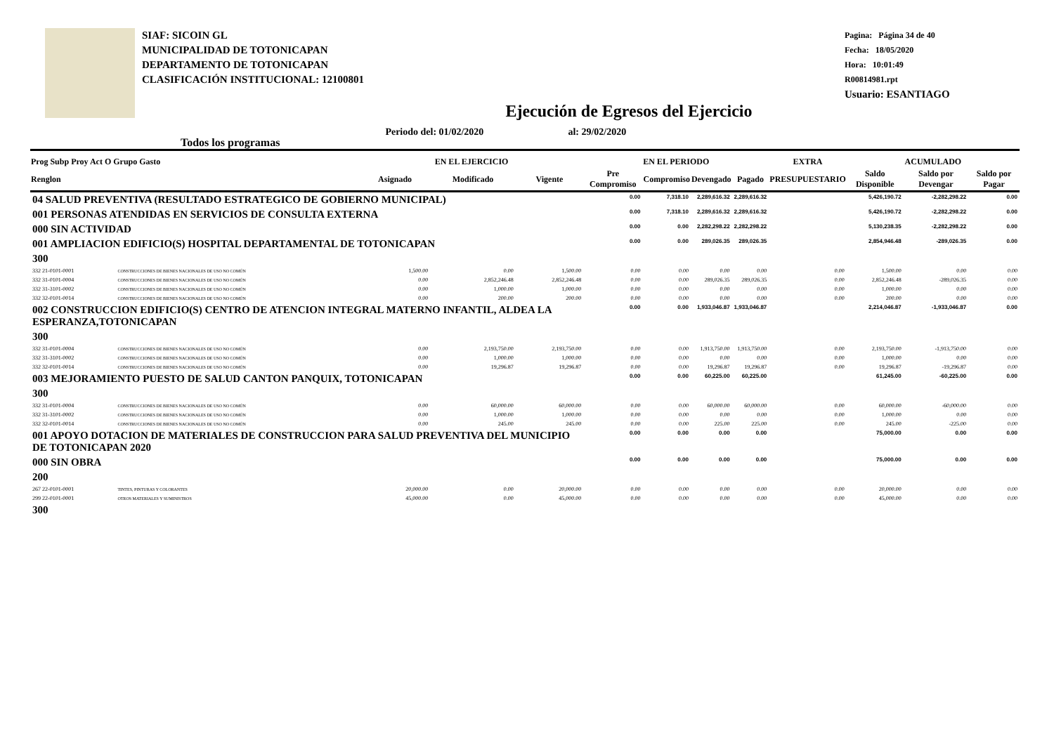SIAF: SICOIN GL
MUNICIPALIDAD DE TOTONICAPAN
DEPARTAMENTO DE TOTONICAPAN
CLASIFICACIÓN INSTITUCIONAL: 12100801
Pagina: Página 34 de 40
Fecha: 18/05/2020
Hora: 10:01:49
R00814981.rpt
Usuario: ESANTIAGO
Ejecución de Egresos del Ejercicio
Todos los programas Periodo del: 01/02/2020 al: 29/02/2020
| Prog Subp Proy Act O Grupo Gasto | | EN EL EJERCICIO | | | EN EL PERIODO | | | | EXTRA | ACUMULADO | | |
| --- | --- | --- | --- | --- | --- | --- | --- | --- | --- | --- | --- | --- |
| Renglon | | Asignado | Modificado | Vigente | Pre Compromiso | Compromiso | Devengado | Pagado | PRESUPUESTARIO | Saldo Disponible | Saldo por Devengar | Saldo por Pagar |
| 04 SALUD PREVENTIVA (RESULTADO ESTRATEGICO DE GOBIERNO MUNICIPAL) | | | | | 0.00 | 7,318.10 | 2,289,616.32 | 2,289,616.32 | | 5,426,190.72 | -2,282,298.22 | 0.00 |
| 001 PERSONAS ATENDIDAS EN SERVICIOS DE CONSULTA EXTERNA | | | | | 0.00 | 7,318.10 | 2,289,616.32 | 2,289,616.32 | | 5,426,190.72 | -2,282,298.22 | 0.00 |
| 000 SIN ACTIVIDAD | | | | | 0.00 | 0.00 | 2,282,298.22 | 2,282,298.22 | | 5,130,238.35 | -2,282,298.22 | 0.00 |
| 001 AMPLIACION EDIFICIO(S) HOSPITAL DEPARTAMENTAL DE TOTONICAPAN | | | | | 0.00 | 0.00 | 289,026.35 | 289,026.35 | | 2,854,946.48 | -289,026.35 | 0.00 |
| 300 | | | | | | | | | | | | |
| 332 21-0101-0001 | CONSTRUCCIONES DE BIENES NACIONALES DE USO NO COMÚN | 1,500.00 | 0.00 | 1,500.00 | 0.00 | 0.00 | 0.00 | 0.00 | 0.00 | 1,500.00 | 0.00 | 0.00 |
| 332 31-0101-0004 | CONSTRUCCIONES DE BIENES NACIONALES DE USO NO COMÚN | 0.00 | 2,852,246.48 | 2,852,246.48 | 0.00 | 0.00 | 289,026.35 | 289,026.35 | 0.00 | 2,852,246.48 | -289,026.35 | 0.00 |
| 332 31-3101-0002 | CONSTRUCCIONES DE BIENES NACIONALES DE USO NO COMÚN | 0.00 | 1,000.00 | 1,000.00 | 0.00 | 0.00 | 0.00 | 0.00 | 0.00 | 1,000.00 | 0.00 | 0.00 |
| 332 32-0101-0014 | CONSTRUCCIONES DE BIENES NACIONALES DE USO NO COMÚN | 0.00 | 200.00 | 200.00 | 0.00 | 0.00 | 0.00 | 0.00 | 0.00 | 200.00 | 0.00 | 0.00 |
| 002 CONSTRUCCION EDIFICIO(S) CENTRO DE ATENCION INTEGRAL MATERNO INFANTIL, ALDEA LA ESPERANZA,TOTONICAPAN | | | | | 0.00 | 0.00 | 1,933,046.87 | 1,933,046.87 | | 2,214,046.87 | -1,933,046.87 | 0.00 |
| 300 | | | | | | | | | | | | |
| 332 31-0101-0004 | CONSTRUCCIONES DE BIENES NACIONALES DE USO NO COMÚN | 0.00 | 2,193,750.00 | 2,193,750.00 | 0.00 | 0.00 | 1,913,750.00 | 1,913,750.00 | 0.00 | 2,193,750.00 | -1,913,750.00 | 0.00 |
| 332 31-3101-0002 | CONSTRUCCIONES DE BIENES NACIONALES DE USO NO COMÚN | 0.00 | 1,000.00 | 1,000.00 | 0.00 | 0.00 | 0.00 | 0.00 | 0.00 | 1,000.00 | 0.00 | 0.00 |
| 332 32-0101-0014 | CONSTRUCCIONES DE BIENES NACIONALES DE USO NO COMÚN | 0.00 | 19,296.87 | 19,296.87 | 0.00 | 0.00 | 19,296.87 | 19,296.87 | 0.00 | 19,296.87 | -19,296.87 | 0.00 |
| 003 MEJORAMIENTO PUESTO DE SALUD CANTON PANQUIX, TOTONICAPAN | | | | | 0.00 | 0.00 | 60,225.00 | 60,225.00 | | 61,245.00 | -60,225.00 | 0.00 |
| 300 | | | | | | | | | | | | |
| 332 31-0101-0004 | CONSTRUCCIONES DE BIENES NACIONALES DE USO NO COMÚN | 0.00 | 60,000.00 | 60,000.00 | 0.00 | 0.00 | 60,000.00 | 60,000.00 | 0.00 | 60,000.00 | -60,000.00 | 0.00 |
| 332 31-3101-0002 | CONSTRUCCIONES DE BIENES NACIONALES DE USO NO COMÚN | 0.00 | 1,000.00 | 1,000.00 | 0.00 | 0.00 | 0.00 | 0.00 | 0.00 | 1,000.00 | 0.00 | 0.00 |
| 332 32-0101-0014 | CONSTRUCCIONES DE BIENES NACIONALES DE USO NO COMÚN | 0.00 | 245.00 | 245.00 | 0.00 | 0.00 | 225.00 | 225.00 | 0.00 | 245.00 | -225.00 | 0.00 |
| 001 APOYO DOTACION DE MATERIALES DE CONSTRUCCION PARA SALUD PREVENTIVA DEL MUNICIPIO DE TOTONICAPAN 2020 | | | | | 0.00 | 0.00 | 0.00 | 0.00 | | 75,000.00 | 0.00 | 0.00 |
| 000 SIN OBRA | | | | | 0.00 | 0.00 | 0.00 | 0.00 | | 75,000.00 | 0.00 | 0.00 |
| 200 | | | | | | | | | | | | |
| 267 22-0101-0001 | TINTES, PINTURAS Y COLORANTES | 20,000.00 | 0.00 | 20,000.00 | 0.00 | 0.00 | 0.00 | 0.00 | 0.00 | 20,000.00 | 0.00 | 0.00 |
| 299 22-0101-0001 | OTROS MATERIALES Y SUMINISTROS | 45,000.00 | 0.00 | 45,000.00 | 0.00 | 0.00 | 0.00 | 0.00 | 0.00 | 45,000.00 | 0.00 | 0.00 |
| 300 | | | | | | | | | | | | |